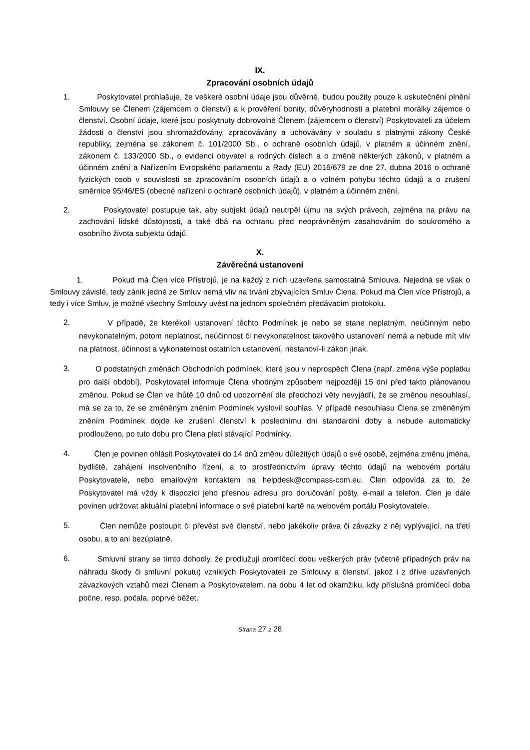IX.
Zpracování osobních údajů
1. Poskytovatel prohlašuje, že veškeré osobní údaje jsou důvěrné, budou použity pouze k uskutečnění plnění Smlouvy se Členem (zájemcem o členství) a k prověření bonity, důvěryhodnosti a platební morálky zájemce o členství. Osobní údaje, které jsou poskytnuty dobrovolně Členem (zájemcem o členství) Poskytovateli za účelem žádosti o členství jsou shromažďovány, zpracovávány a uchovávány v souladu s platnými zákony České republiky, zejména se zákonem č. 101/2000 Sb., o ochraně osobních údajů, v platném a účinném znění, zákonem č. 133/2000 Sb., o evidenci obyvatel a rodných číslech a o změně některých zákonů, v platném a účinném znění a Nařízením Evropského parlamentu a Rady (EU) 2016/679 ze dne 27. dubna 2016 o ochraně fyzických osob v souvislosti se zpracováním osobních údajů a o volném pohybu těchto údajů a o zrušení směrnice 95/46/ES (obecné nařízení o ochraně osobních údajů), v platném a účinném znění.
2. Poskytovatel postupuje tak, aby subjekt údajů neutrpěl újmu na svých právech, zejména na právu na zachování lidské důstojnosti, a také dbá na ochranu před neoprávněným zasahováním do soukromého a osobního života subjektu údajů.
X.
Závěrečná ustanovení
1. Pokud má Člen více Přístrojů, je na každý z nich uzavřena samostatná Smlouva. Nejedná se však o Smlouvy závislé, tedy zánik jedné ze Smluv nemá vliv na trvání zbývajících Smluv Člena. Pokud má Člen více Přístrojů, a tedy i více Smluv, je možné všechny Smlouvy uvést na jednom společném předávacím protokolu.
2.
V případě, že kterékoli ustanovení těchto Podmínek je nebo se stane neplatným, neúčinným nebo nevykonatelným, potom neplatnost, neúčinnost či nevykonatelnost takového ustanovení nemá a nebude mít vliv na platnost, účinnost a vykonatelnost ostatních ustanovení, nestanoví-li zákon jinak.
3.
O podstatných změnách Obchodních podmínek, které jsou v neprospěch Člena (např. změna výše poplatku pro další období), Poskytovatel informuje Člena vhodným způsobem nejpozději 15 dní před takto plánovanou změnou. Pokud se Člen ve lhůtě 10 dnů od upozornění dle předchozí věty nevyjádří, že se změnou nesouhlasí, má se za to, že se změněným zněním Podmínek vyslovil souhlas. V případě nesouhlasu Člena se změněným zněním Podmínek dojde ke zrušení členství k poslednímu dni standardní doby a nebude automaticky prodlouženo, po tuto dobu pro Člena platí stávající Podmínky.
4.
Člen je povinen ohlásit Poskytovateli do 14 dnů změnu důležitých údajů o své osobě, zejména změnu jména, bydliště, zahájení insolvenčního řízení, a to prostřednictvím úpravy těchto údajů na webovém portálu Poskytovatele, nebo emailovým kontaktem na helpdesk@compass-com.eu. Člen odpovídá za to, že Poskytovatel má vždy k dispozici jeho přesnou adresu pro doručování pošty, e-mail a telefon. Člen je dále povinen udržovat aktuální platební informace o své platební kartě na webovém portálu Poskytovatele.
5.
Člen nemůže postoupit či převést své členství, nebo jakékoliv práva či závazky z něj vyplývající, na třetí osobu, a to ani bezúplatně.
6.
Smluvní strany se tímto dohodly, že prodlužují promlčecí dobu veškerých práv (včetně případných práv na náhradu škody či smluvní pokutu) vzniklých Poskytovateli ze Smlouvy a členství, jakož i z dříve uzavřených závazkových vztahů mezi Členem a Poskytovatelem, na dobu 4 let od okamžiku, kdy příslušná promlčecí doba počne, resp. počala, poprvé běžet.
Strana 27 z 28